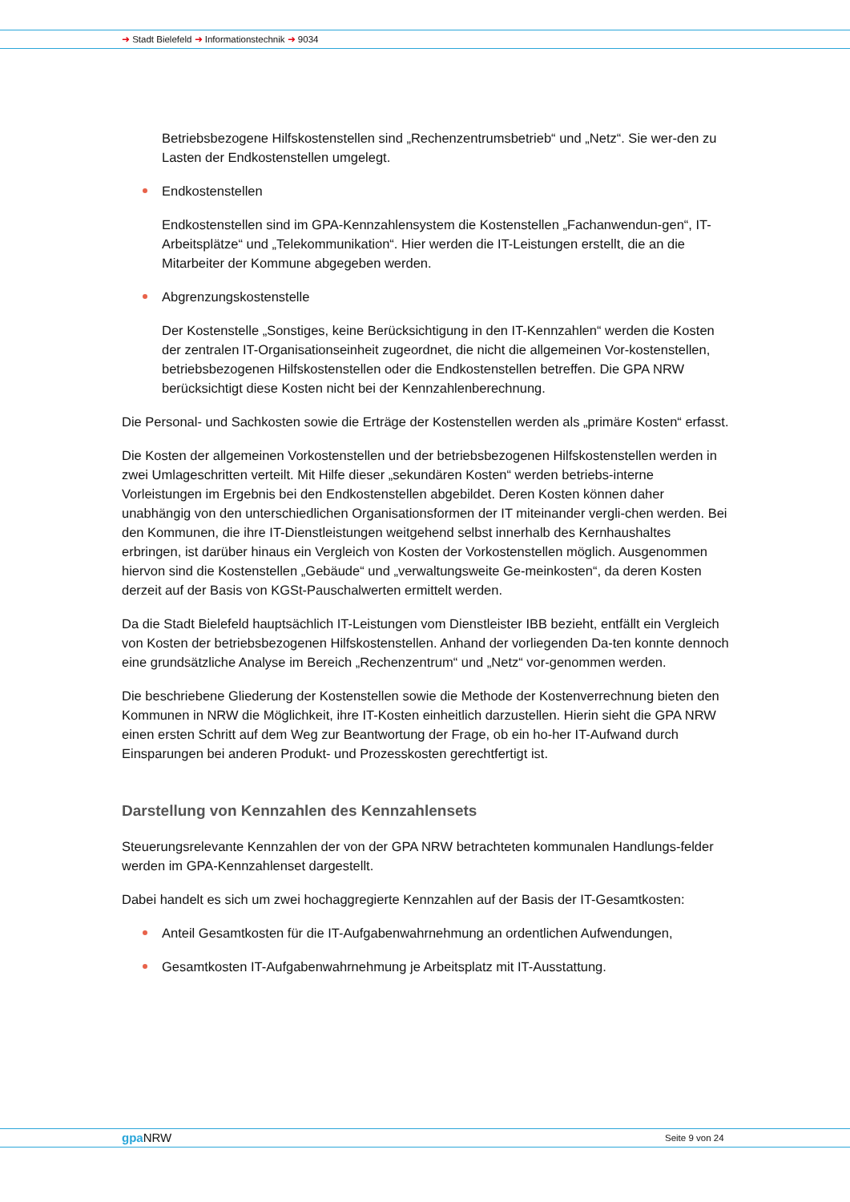➜ Stadt Bielefeld ➜ Informationstechnik ➜ 9034
Betriebsbezogene Hilfskostenstellen sind „Rechenzentrumsbetrieb“ und „Netz“. Sie wer-den zu Lasten der Endkostenstellen umgelegt.
Endkostenstellen
Endkostenstellen sind im GPA-Kennzahlensystem die Kostenstellen „Fachanwendun-gen“, IT-Arbeitsplätze“ und „Telekommunikation“. Hier werden die IT-Leistungen erstellt, die an die Mitarbeiter der Kommune abgegeben werden.
Abgrenzungskostenstelle
Der Kostenstelle „Sonstiges, keine Berücksichtigung in den IT-Kennzahlen“ werden die Kosten der zentralen IT-Organisationseinheit zugeordnet, die nicht die allgemeinen Vor-kostenstellen, betriebsbezogenen Hilfskostenstellen oder die Endkostenstellen betreffen. Die GPA NRW berücksichtigt diese Kosten nicht bei der Kennzahlenberechnung.
Die Personal- und Sachkosten sowie die Erträge der Kostenstellen werden als „primäre Kosten“ erfasst.
Die Kosten der allgemeinen Vorkostenstellen und der betriebsbezogenen Hilfskostenstellen werden in zwei Umlageschritten verteilt. Mit Hilfe dieser „sekundären Kosten“ werden betriebs-interne Vorleistungen im Ergebnis bei den Endkostenstellen abgebildet. Deren Kosten können daher unabhängig von den unterschiedlichen Organisationsformen der IT miteinander vergli-chen werden. Bei den Kommunen, die ihre IT-Dienstleistungen weitgehend selbst innerhalb des Kernhaushaltes erbringen, ist darüber hinaus ein Vergleich von Kosten der Vorkostenstellen möglich. Ausgenommen hiervon sind die Kostenstellen „Gebäude“ und „verwaltungsweite Ge-meinkosten“, da deren Kosten derzeit auf der Basis von KGSt-Pauschalwerten ermittelt werden.
Da die Stadt Bielefeld hauptsächlich IT-Leistungen vom Dienstleister IBB bezieht, entfällt ein Vergleich von Kosten der betriebsbezogenen Hilfskostenstellen. Anhand der vorliegenden Da-ten konnte dennoch eine grundsätzliche Analyse im Bereich „Rechenzentrum“ und „Netz“ vor-genommen werden.
Die beschriebene Gliederung der Kostenstellen sowie die Methode der Kostenverrechnung bieten den Kommunen in NRW die Möglichkeit, ihre IT-Kosten einheitlich darzustellen. Hierin sieht die GPA NRW einen ersten Schritt auf dem Weg zur Beantwortung der Frage, ob ein ho-her IT-Aufwand durch Einsparungen bei anderen Produkt- und Prozesskosten gerechtfertigt ist.
Darstellung von Kennzahlen des Kennzahlensets
Steuerungsrelevante Kennzahlen der von der GPA NRW betrachteten kommunalen Handlungs-felder werden im GPA-Kennzahlenset dargestellt.
Dabei handelt es sich um zwei hochaggregierte Kennzahlen auf der Basis der IT-Gesamtkosten:
Anteil Gesamtkosten für die IT-Aufgabenwahrnehmung an ordentlichen Aufwendungen,
Gesamtkosten IT-Aufgabenwahrnehmung je Arbeitsplatz mit IT-Ausstattung.
gpa NRW Seite 9 von 24